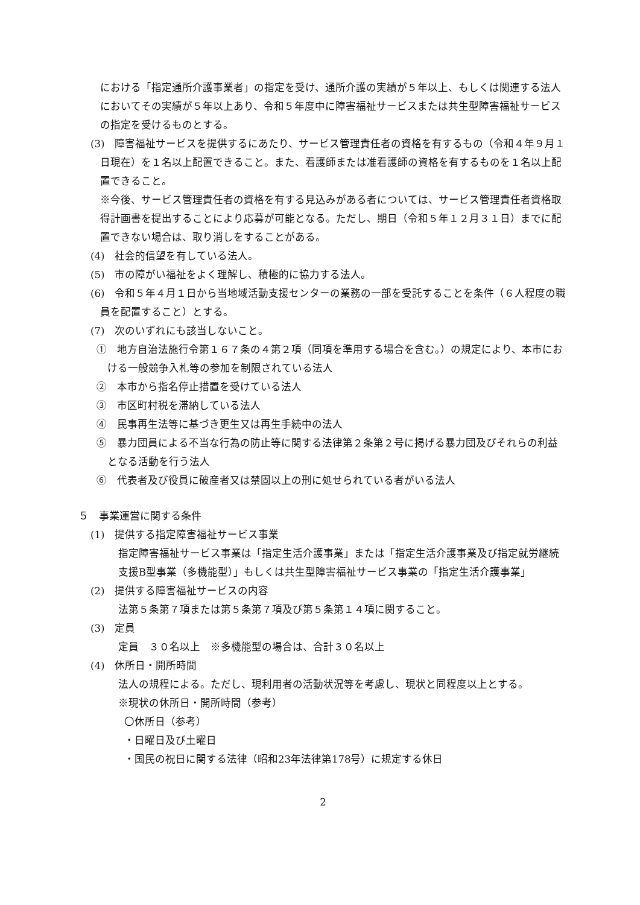における「指定通所介護事業者」の指定を受け、通所介護の実績が５年以上、もしくは関連する法人においてその実績が５年以上あり、令和５年度中に障害福祉サービスまたは共生型障害福祉サービスの指定を受けるものとする。
(3)　障害福祉サービスを提供するにあたり、サービス管理責任者の資格を有するもの（令和４年９月１日現在）を１名以上配置できること。また、看護師または准看護師の資格を有するものを１名以上配置できること。
※今後、サービス管理責任者の資格を有する見込みがある者については、サービス管理責任者資格取得計画書を提出することにより応募が可能となる。ただし、期日（令和５年１２月３１日）までに配置できない場合は、取り消しをすることがある。
(4)　社会的信望を有している法人。
(5)　市の障がい福祉をよく理解し、積極的に協力する法人。
(6)　令和５年４月１日から当地域活動支援センターの業務の一部を受託することを条件（６人程度の職員を配置すること）とする。
(7)　次のいずれにも該当しないこと。
①　地方自治法施行令第１６７条の４第２項（同項を準用する場合を含む。）の規定により、本市における一般競争入札等の参加を制限されている法人
②　本市から指名停止措置を受けている法人
③　市区町村税を滞納している法人
④　民事再生法等に基づき更生又は再生手続中の法人
⑤　暴力団員による不当な行為の防止等に関する法律第２条第２号に掲げる暴力団及びそれらの利益となる活動を行う法人
⑥　代表者及び役員に破産者又は禁固以上の刑に処せられている者がいる法人
５　事業運営に関する条件
(1)　提供する指定障害福祉サービス事業
指定障害福祉サービス事業は「指定生活介護事業」または「指定生活介護事業及び指定就労継続支援B型事業（多機能型）」もしくは共生型障害福祉サービス事業の「指定生活介護事業」
(2)　提供する障害福祉サービスの内容
法第５条第７項または第５条第７項及び第５条第１４項に関すること。
(3)　定員
定員　３０名以上　※多機能型の場合は、合計３０名以上
(4)　休所日・開所時間
法人の規程による。ただし、現利用者の活動状況等を考慮し、現状と同程度以上とする。
※現状の休所日・開所時間（参考）
〇休所日（参考）
・日曜日及び土曜日
・国民の祝日に関する法律（昭和23年法律第178号）に規定する休日
2